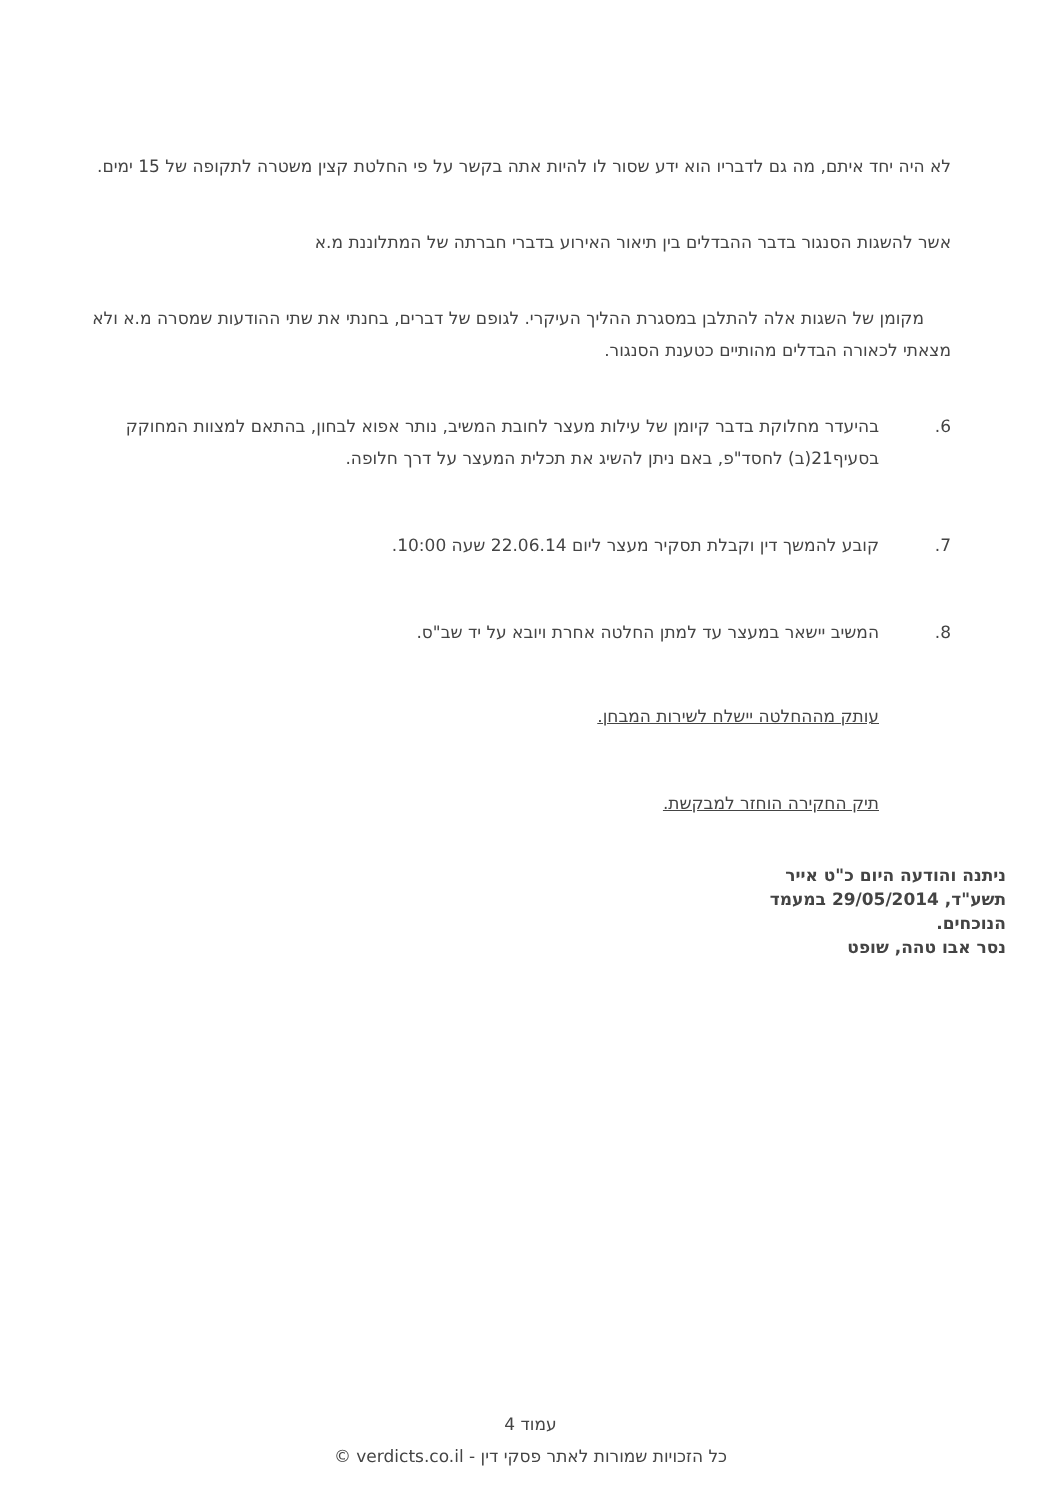לא היה יחד איתם, מה גם לדבריו הוא ידע שסור לו להיות אתה בקשר על פי החלטת קצין משטרה לתקופה של 15 ימים.
אשר להשגות הסנגור בדבר ההבדלים בין תיאור האירוע בדברי חברתה של המתלוננת מ.א
מקומן של השגות אלה להתלבן במסגרת ההליך העיקרי. לגופם של דברים, בחנתי את שתי ההודעות שמסרה מ.א ולא מצאתי לכאורה הבדלים מהותיים כטענת הסנגור.
6. בהיעדר מחלוקת בדבר קיומן של עילות מעצר לחובת המשיב, נותר אפוא לבחון, בהתאם למצוות המחוקק בסעיף21(ב) לחסד"פ, באם ניתן להשיג את תכלית המעצר על דרך חלופה.
7. קובע להמשך דין וקבלת תסקיר מעצר ליום 22.06.14 שעה 10:00.
8. המשיב יישאר במעצר עד למתן החלטה אחרת ויובא על יד שב"ס.
עותק מההחלטה יישלח לשירות המבחן.
תיק החקירה הוחזר למבקשת.
ניתנה והודעה היום כ"ט אייר תשע"ד, 29/05/2014 במעמד הנוכחים.
נסר אבו טהה, שופט
עמוד 4
כל הזכויות שמורות לאתר פסקי דין - verdicts.co.il ©